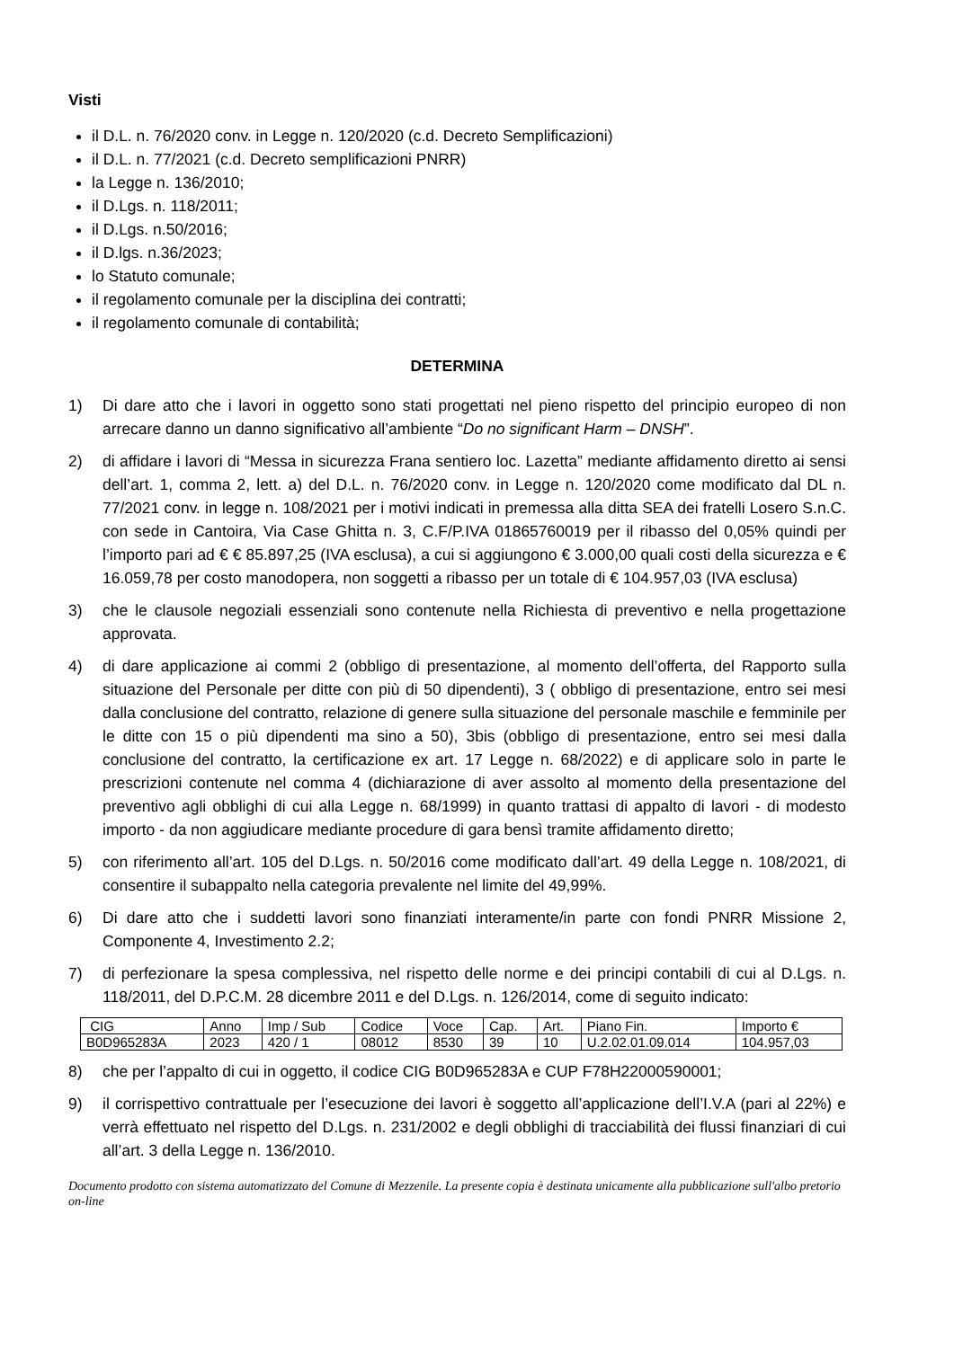Visti
il D.L. n. 76/2020 conv. in Legge n. 120/2020 (c.d. Decreto Semplificazioni)
il D.L. n. 77/2021 (c.d. Decreto semplificazioni PNRR)
la Legge n. 136/2010;
il D.Lgs. n. 118/2011;
il D.Lgs. n.50/2016;
il D.lgs. n.36/2023;
lo Statuto comunale;
il regolamento comunale per la disciplina dei contratti;
il regolamento comunale di contabilità;
DETERMINA
1) Di dare atto che i lavori in oggetto sono stati progettati nel pieno rispetto del principio europeo di non arrecare danno un danno significativo all’ambiente “Do no significant Harm – DNSH”.
2) di affidare i lavori di “Messa in sicurezza Frana sentiero loc. Lazetta” mediante affidamento diretto ai sensi dell’art. 1, comma 2, lett. a) del D.L. n. 76/2020 conv. in Legge n. 120/2020 come modificato dal DL n. 77/2021 conv. in legge n. 108/2021 per i motivi indicati in premessa alla ditta SEA dei fratelli Losero S.n.C. con sede in Cantoira, Via Case Ghitta n. 3, C.F/P.IVA 01865760019 per il ribasso del 0,05% quindi per l’importo pari ad € € 85.897,25 (IVA esclusa), a cui si aggiungono € 3.000,00 quali costi della sicurezza e € 16.059,78 per costo manodopera, non soggetti a ribasso per un totale di € 104.957,03 (IVA esclusa)
3) che le clausole negoziali essenziali sono contenute nella Richiesta di preventivo e nella progettazione approvata.
4) di dare applicazione ai commi 2 (obbligo di presentazione, al momento dell’offerta, del Rapporto sulla situazione del Personale per ditte con più di 50 dipendenti), 3 ( obbligo di presentazione, entro sei mesi dalla conclusione del contratto, relazione di genere sulla situazione del personale maschile e femminile per le ditte con 15 o più dipendenti ma sino a 50), 3bis (obbligo di presentazione, entro sei mesi dalla conclusione del contratto, la certificazione ex art. 17 Legge n. 68/2022) e di applicare solo in parte le prescrizioni contenute nel comma 4 (dichiarazione di aver assolto al momento della presentazione del preventivo agli obblighi di cui alla Legge n. 68/1999) in quanto trattasi di appalto di lavori - di modesto importo - da non aggiudicare mediante procedure di gara bensì tramite affidamento diretto;
5) con riferimento all’art. 105 del D.Lgs. n. 50/2016 come modificato dall’art. 49 della Legge n. 108/2021, di consentire il subappalto nella categoria prevalente nel limite del 49,99%.
6) Di dare atto che i suddetti lavori sono finanziati interamente/in parte con fondi PNRR Missione 2, Componente 4, Investimento 2.2;
7) di perfezionare la spesa complessiva, nel rispetto delle norme e dei principi contabili di cui al D.Lgs. n. 118/2011, del D.P.C.M. 28 dicembre 2011 e del D.Lgs. n. 126/2014, come di seguito indicato:
| CIG | Anno | Imp / Sub | Codice | Voce | Cap. | Art. | Piano Fin. | Importo € |
| --- | --- | --- | --- | --- | --- | --- | --- | --- |
| B0D965283A | 2023 | 420 / 1 | 08012 | 8530 | 39 | 10 | U.2.02.01.09.014 | 104.957,03 |
8) che per l’appalto di cui in oggetto, il codice CIG B0D965283A e CUP F78H22000590001;
9) il corrispettivo contrattuale per l’esecuzione dei lavori è soggetto all’applicazione dell’I.V.A (pari al 22%) e verrà effettuato nel rispetto del D.Lgs. n. 231/2002 e degli obblighi di tracciabilità dei flussi finanziari di cui all’art. 3 della Legge n. 136/2010.
Documento prodotto con sistema automatizzato del Comune di Mezzenile. La presente copia è destinata unicamente alla pubblicazione sull'albo pretorio on-line